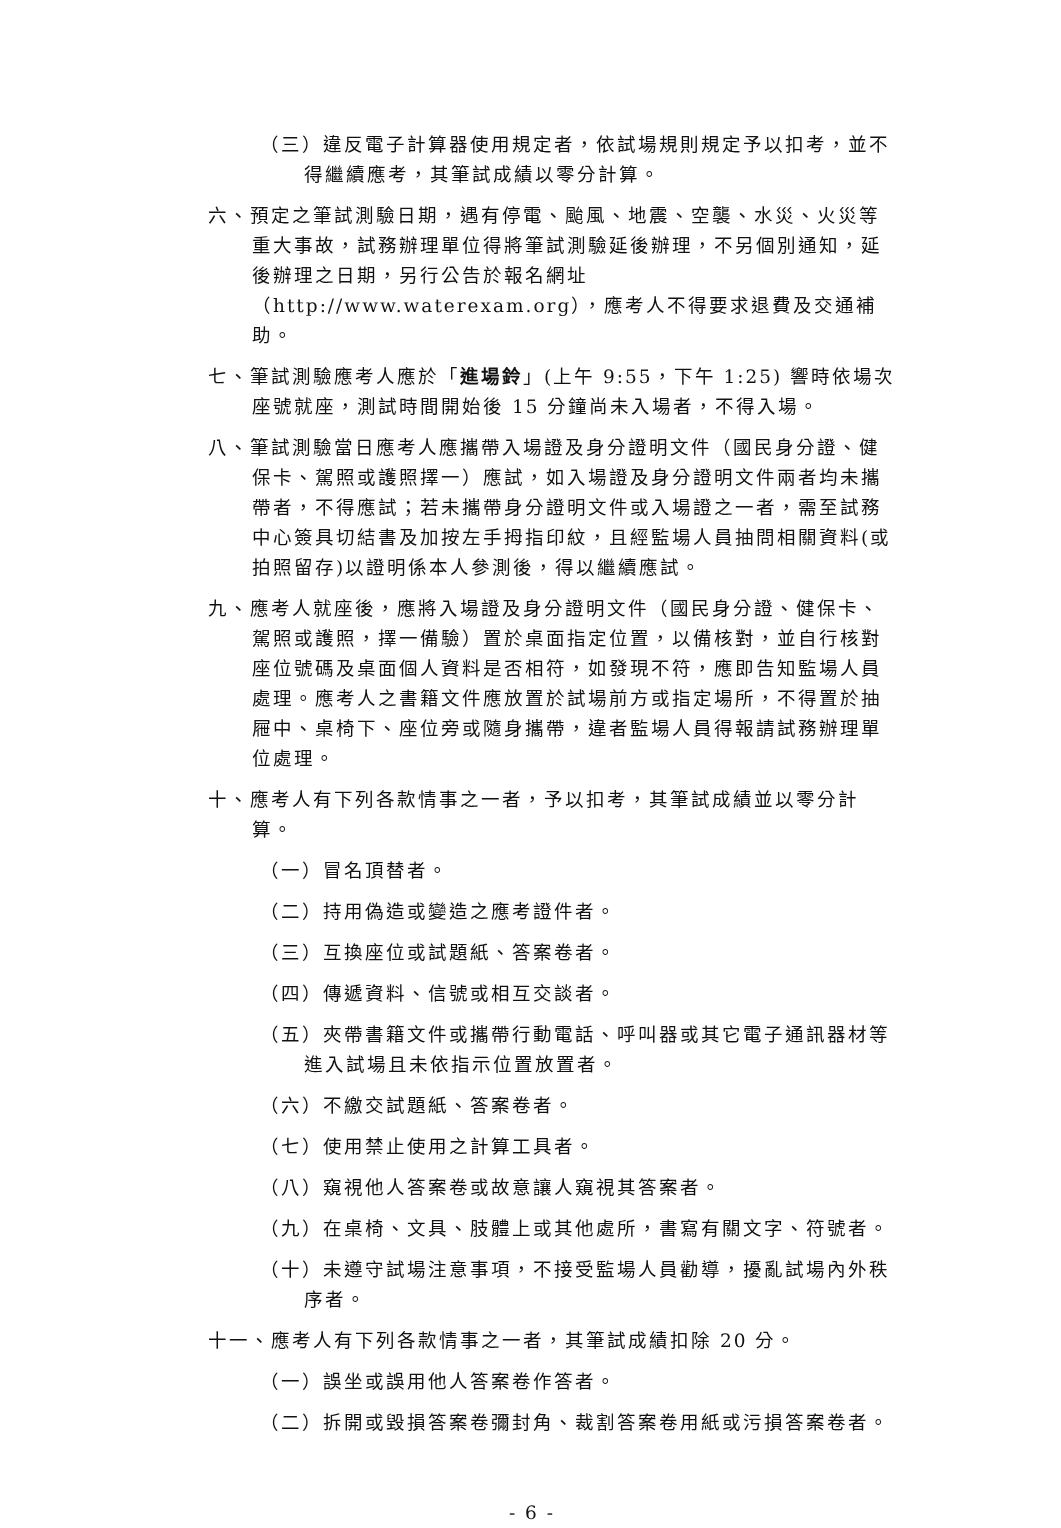（三）違反電子計算器使用規定者，依試場規則規定予以扣考，並不得繼續應考，其筆試成績以零分計算。
六、預定之筆試測驗日期，遇有停電、颱風、地震、空襲、水災、火災等重大事故，試務辦理單位得將筆試測驗延後辦理，不另個別通知，延後辦理之日期，另行公告於報名網址（http://www.waterexam.org），應考人不得要求退費及交通補助。
七、筆試測驗應考人應於「進場鈴」(上午 9:55，下午 1:25) 響時依場次座號就座，測試時間開始後 15 分鐘尚未入場者，不得入場。
八、筆試測驗當日應考人應攜帶入場證及身分證明文件（國民身分證、健保卡、駕照或護照擇一）應試，如入場證及身分證明文件兩者均未攜帶者，不得應試；若未攜帶身分證明文件或入場證之一者，需至試務中心簽具切結書及加按左手拇指印紋，且經監場人員抽問相關資料(或拍照留存)以證明係本人參測後，得以繼續應試。
九、應考人就座後，應將入場證及身分證明文件（國民身分證、健保卡、駕照或護照，擇一備驗）置於桌面指定位置，以備核對，並自行核對座位號碼及桌面個人資料是否相符，如發現不符，應即告知監場人員處理。應考人之書籍文件應放置於試場前方或指定場所，不得置於抽屜中、桌椅下、座位旁或隨身攜帶，違者監場人員得報請試務辦理單位處理。
十、應考人有下列各款情事之一者，予以扣考，其筆試成績並以零分計算。
（一）冒名頂替者。
（二）持用偽造或變造之應考證件者。
（三）互換座位或試題紙、答案卷者。
（四）傳遞資料、信號或相互交談者。
（五）夾帶書籍文件或攜帶行動電話、呼叫器或其它電子通訊器材等進入試場且未依指示位置放置者。
（六）不繳交試題紙、答案卷者。
（七）使用禁止使用之計算工具者。
（八）窺視他人答案卷或故意讓人窺視其答案者。
（九）在桌椅、文具、肢體上或其他處所，書寫有關文字、符號者。
（十）未遵守試場注意事項，不接受監場人員勸導，擾亂試場內外秩序者。
十一、應考人有下列各款情事之一者，其筆試成績扣除 20 分。
（一）誤坐或誤用他人答案卷作答者。
（二）拆開或毀損答案卷彌封角、裁割答案卷用紙或污損答案卷者。
- 6 -